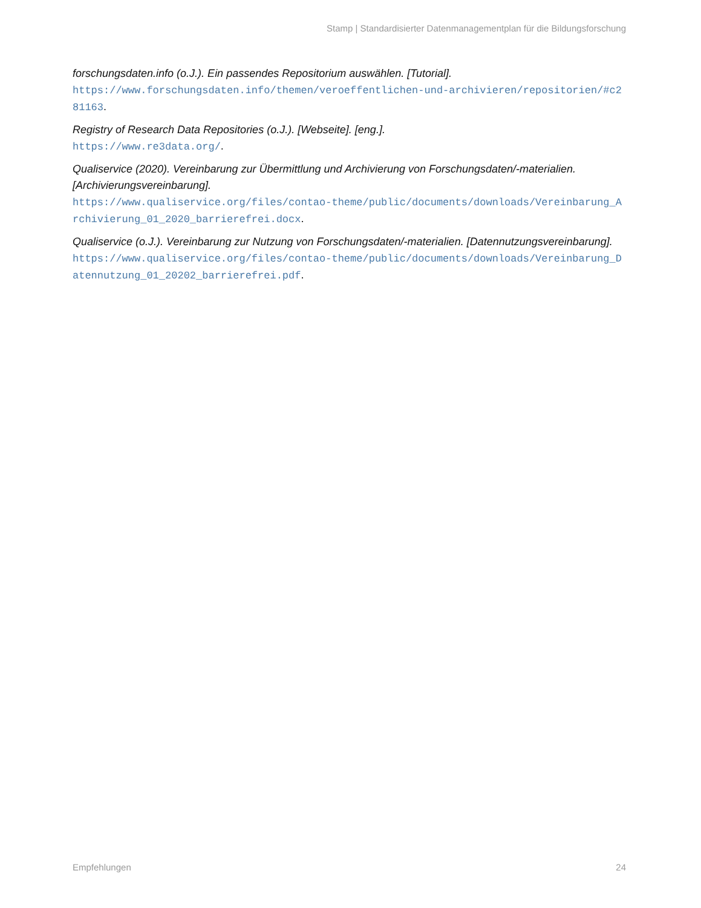Stamp | Standardisierter Datenmanagementplan für die Bildungsforschung
forschungsdaten.info (o.J.). Ein passendes Repositorium auswählen. [Tutorial].
https://www.forschungsdaten.info/themen/veroeffentlichen-und-archivieren/repositorien/#c281163.
Registry of Research Data Repositories (o.J.). [Webseite]. [eng.].
https://www.re3data.org/.
Qualiservice (2020). Vereinbarung zur Übermittlung und Archivierung von Forschungsdaten/-materialien. [Archivierungsvereinbarung].
https://www.qualiservice.org/files/contao-theme/public/documents/downloads/Vereinbarung_Archivierung_01_2020_barrierefrei.docx.
Qualiservice (o.J.). Vereinbarung zur Nutzung von Forschungsdaten/-materialien. [Datennutzungsvereinbarung].
https://www.qualiservice.org/files/contao-theme/public/documents/downloads/Vereinbarung_Datennutzung_01_20202_barrierefrei.pdf.
Empfehlungen 24